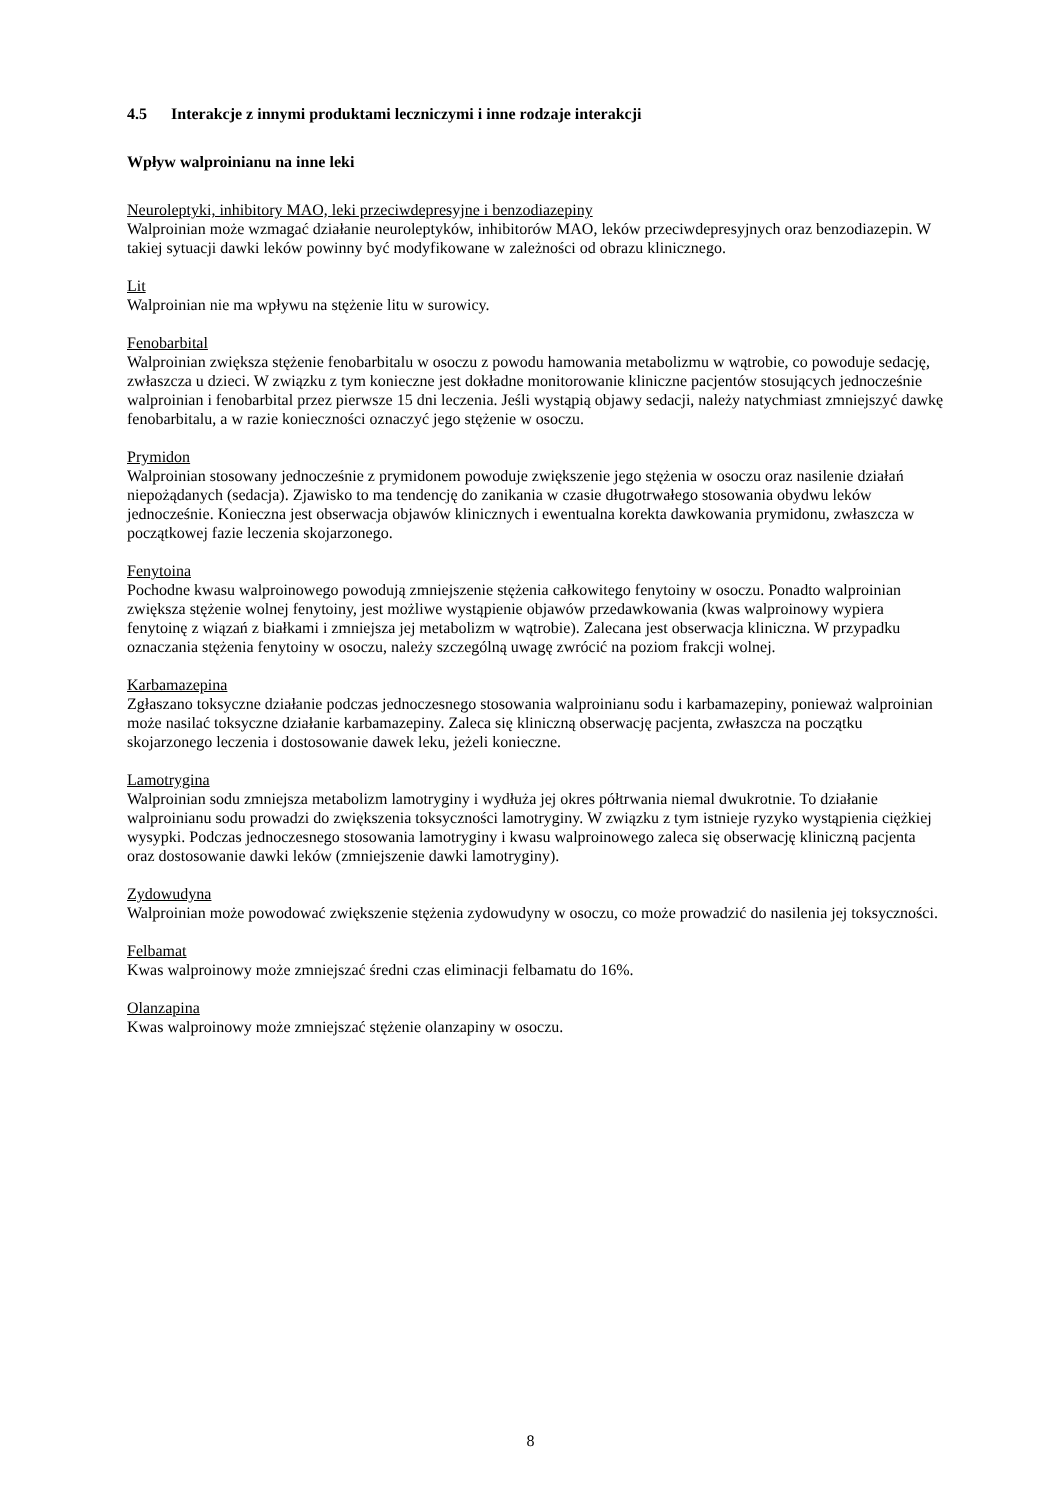4.5 Interakcje z innymi produktami leczniczymi i inne rodzaje interakcji
Wpływ walproinianu na inne leki
Neuroleptyki, inhibitory MAO, leki przeciwdepresyjne i benzodiazepiny
Walproinian może wzmagać działanie neuroleptyków, inhibitorów MAO, leków przeciwdepresyjnych oraz benzodiazepin. W takiej sytuacji dawki leków powinny być modyfikowane w zależności od obrazu klinicznego.
Lit
Walproinian nie ma wpływu na stężenie litu w surowicy.
Fenobarbital
Walproinian zwiększa stężenie fenobarbitalu w osoczu z powodu hamowania metabolizmu w wątrobie, co powoduje sedację, zwłaszcza u dzieci. W związku z tym konieczne jest dokładne monitorowanie kliniczne pacjentów stosujących jednocześnie walproinian i fenobarbital przez pierwsze 15 dni leczenia. Jeśli wystąpią objawy sedacji, należy natychmiast zmniejszyć dawkę fenobarbitalu, a w razie konieczności oznaczyć jego stężenie w osoczu.
Prymidon
Walproinian stosowany jednocześnie z prymidonem powoduje zwiększenie jego stężenia w osoczu oraz nasilenie działań niepożądanych (sedacja). Zjawisko to ma tendencję do zanikania w czasie długotrwałego stosowania obydwu leków jednocześnie. Konieczna jest obserwacja objawów klinicznych i ewentualna korekta dawkowania prymidonu, zwłaszcza w początkowej fazie leczenia skojarzonego.
Fenytoina
Pochodne kwasu walproinowego powodują zmniejszenie stężenia całkowitego fenytoiny w osoczu. Ponadto walproinian zwiększa stężenie wolnej fenytoiny, jest możliwe wystąpienie objawów przedawkowania (kwas walproinowy wypiera fenytoinę z wiązań z białkami i zmniejsza jej metabolizm w wątrobie). Zalecana jest obserwacja kliniczna. W przypadku oznaczania stężenia fenytoiny w osoczu, należy szczególną uwagę zwrócić na poziom frakcji wolnej.
Karbamazepina
Zgłaszano toksyczne działanie podczas jednoczesnego stosowania walproinianu sodu i karbamazepiny, ponieważ walproinian może nasilać toksyczne działanie karbamazepiny. Zaleca się kliniczną obserwację pacjenta, zwłaszcza na początku skojarzonego leczenia i dostosowanie dawek leku, jeżeli konieczne.
Lamotrygina
Walproinian sodu zmniejsza metabolizm lamotryginy i wydłuża jej okres półtrwania niemal dwukrotnie. To działanie walproinianu sodu prowadzi do zwiększenia toksyczności lamotryginy. W związku z tym istnieje ryzyko wystąpienia ciężkiej wysypki. Podczas jednoczesnego stosowania lamotryginy i kwasu walproinowego zaleca się obserwację kliniczną pacjenta oraz dostosowanie dawki leków (zmniejszenie dawki lamotryginy).
Zydowudyna
Walproinian może powodować zwiększenie stężenia zydowudyny w osoczu, co może prowadzić do nasilenia jej toksyczności.
Felbamat
Kwas walproinowy może zmniejszać średni czas eliminacji felbamatu do 16%.
Olanzapina
Kwas walproinowy może zmniejszać stężenie olanzapiny w osoczu.
8